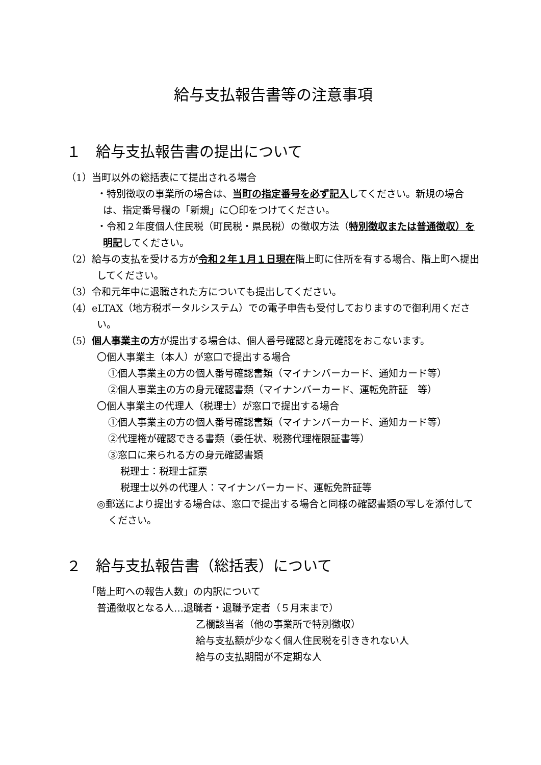給与支払報告書等の注意事項
１　給与支払報告書の提出について
（1）当町以外の総括表にて提出される場合
・特別徴収の事業所の場合は、当町の指定番号を必ず記入してください。新規の場合は、指定番号欄の「新規」に〇印をつけてください。
・令和２年度個人住民税（町民税・県民税）の徴収方法（特別徴収または普通徴収）を明記してください。
（2）給与の支払を受ける方が令和２年１月１日現在階上町に住所を有する場合、階上町へ提出してください。
（3）令和元年中に退職された方についても提出してください。
（4）eLTAX（地方税ポータルシステム）での電子申告も受付しておりますので御利用ください。
（5）個人事業主の方が提出する場合は、個人番号確認と身元確認をおこないます。
〇個人事業主（本人）が窓口で提出する場合
①個人事業主の方の個人番号確認書類（マイナンバーカード、通知カード等）
②個人事業主の方の身元確認書類（マイナンバーカード、運転免許証　等）
〇個人事業主の代理人（税理士）が窓口で提出する場合
①個人事業主の方の個人番号確認書類（マイナンバーカード、通知カード等）
②代理権が確認できる書類（委任状、税務代理権限証書等）
③窓口に来られる方の身元確認書類
税理士：税理士証票
税理士以外の代理人：マイナンバーカード、運転免許証等
◎郵送により提出する場合は、窓口で提出する場合と同様の確認書類の写しを添付してください。
２　給与支払報告書（総括表）について
「階上町への報告人数」の内訳について
普通徴収となる人…退職者・退職予定者（５月末まで）
乙欄該当者（他の事業所で特別徴収）
給与支払額が少なく個人住民税を引ききれない人
給与の支払期間が不定期な人